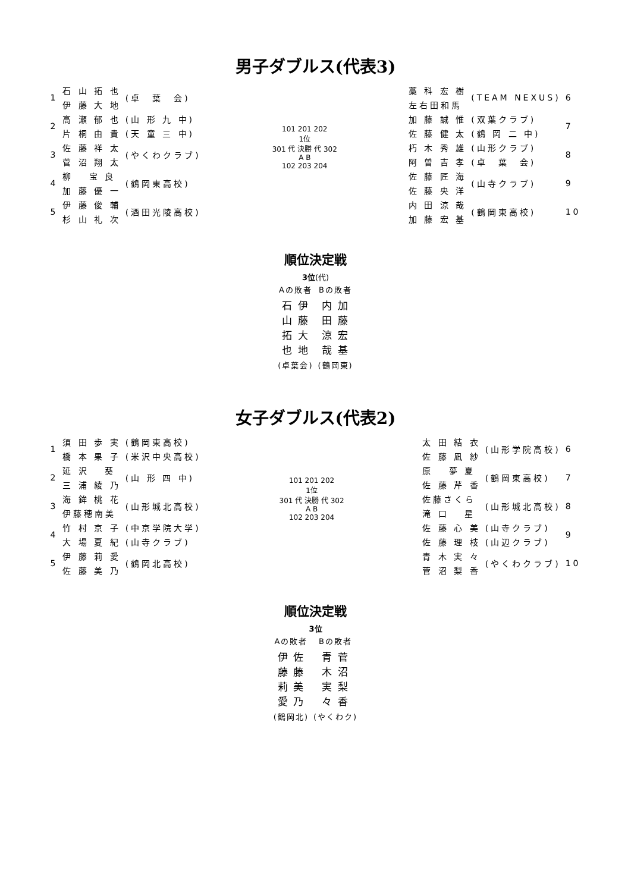男子ダブルス(代表3)
| 1 | 石 山 拓 也 | (卓 葉 会) |
| | 伊 藤 大 地 | |
| 2 | 高 瀬 郁 也 | (山 形 九 中) |
| | 片 桐 由 貴 | (天 童 三 中) |
| 3 | 佐 藤 祥 太 | (やくわクラブ) |
| | 菅 沼 翔 太 | |
| 4 | 柳 宝 良 | (鶴岡東高校) |
| | 加 藤 優 一 | |
| 5 | 伊 藤 俊 輔 | (酒田光陵高校) |
| | 杉 山 礼 次 | |
101 201 202
1位
301 代 決勝 代 302
A B
102 203 204
| 藁 科 宏 樹 | (TEAM NEXUS) | 6 |
| 左右田和馬 | | |
| 加 藤 誠 惟 | (双葉クラブ) | 7 |
| 佐 藤 健 太 | (鶴 岡 二 中) | |
| 朽 木 秀 雄 | (山形クラブ) | 8 |
| 阿 曽 吉 孝 | (卓 葉 会) | |
| 佐 藤 匠 海 | (山寺クラブ) | 9 |
| 佐 藤 央 洋 | | |
| 内 田 涼 哉 | (鶴岡東高校) | 10 |
| 加 藤 宏 基 | | |
順位決定戦
3位(代)
| Aの敗者 | Bの敗者 |
| 石 伊 山 藤 拓 大 也 地 | 内 加 田 藤 涼 宏 哉 基 |
| (卓葉会) | (鶴岡東) |
女子ダブルス(代表2)
| 1 | 須 田 歩 実 | (鶴岡東高校) |
| | 橋 本 果 子 | (米沢中央高校) |
| 2 | 延 沢 葵 | (山 形 四 中) |
| | 三 浦 綾 乃 | |
| 3 | 海 鉾 桃 花 | (山形城北高校) |
| | 伊藤穂南美 | |
| 4 | 竹 村 京 子 | (中京学院大学) |
| | 大 場 夏 紀 | (山寺クラブ) |
| 5 | 伊 藤 莉 愛 | (鶴岡北高校) |
| | 佐 藤 美 乃 | |
101 201 202
1位
301 代 決勝 代 302
A B
102 203 204
| 太 田 結 衣 | (山形学院高校) | 6 |
| 佐 藤 凪 紗 | | |
| 原 夢 夏 | (鶴岡東高校) | 7 |
| 佐 藤 芹 香 | | |
| 佐藤さくら | (山形城北高校) | 8 |
| 滝 口 星 | | |
| 佐 藤 心 美 | (山寺クラブ) | 9 |
| 佐 藤 理 枝 | (山辺クラブ) | |
| 青 木 実 々 | (やくわクラブ) | 10 |
| 菅 沼 梨 香 | | |
順位決定戦
3位
| Aの敗者 | Bの敗者 |
| 伊 佐 藤 藤 莉 美 愛 乃 | 青 菅 木 沼 実 梨 々 香 |
| (鶴岡北) | (やくわク) |